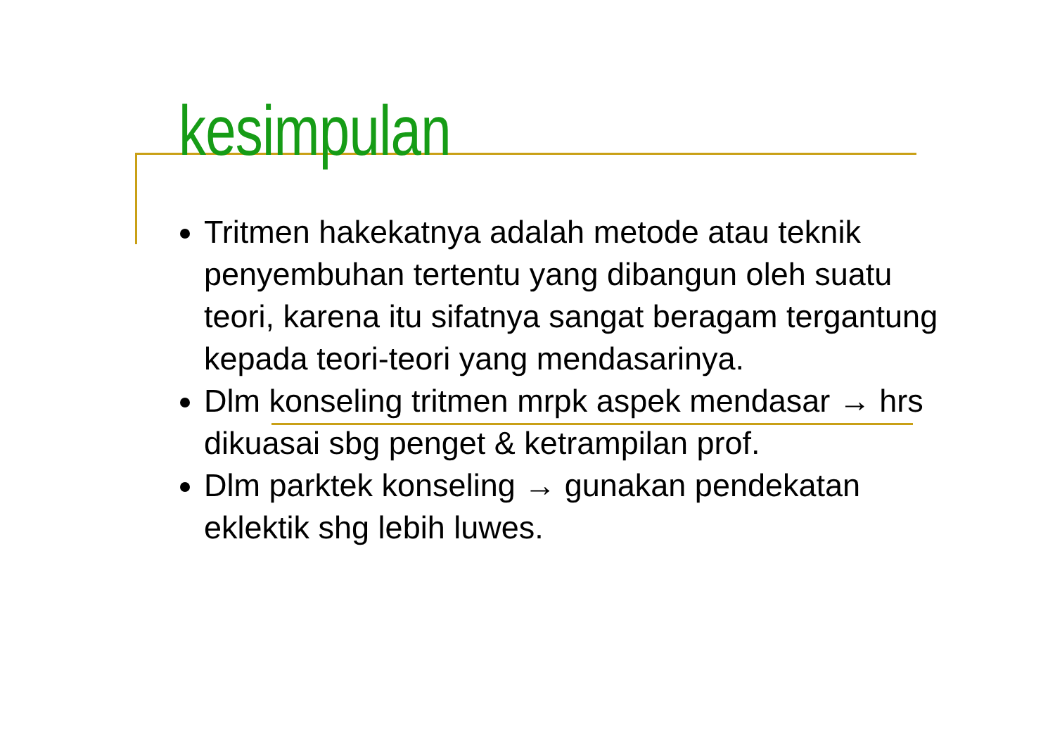kesimpulan
Tritmen hakekatnya adalah metode atau teknik penyembuhan tertentu yang dibangun oleh suatu teori, karena itu sifatnya sangat beragam tergantung kepada teori-teori yang mendasarinya.
Dlm konseling tritmen mrpk aspek mendasar → hrs dikuasai sbg penget & ketrampilan prof.
Dlm parktek konseling → gunakan pendekatan eklektik shg lebih luwes.